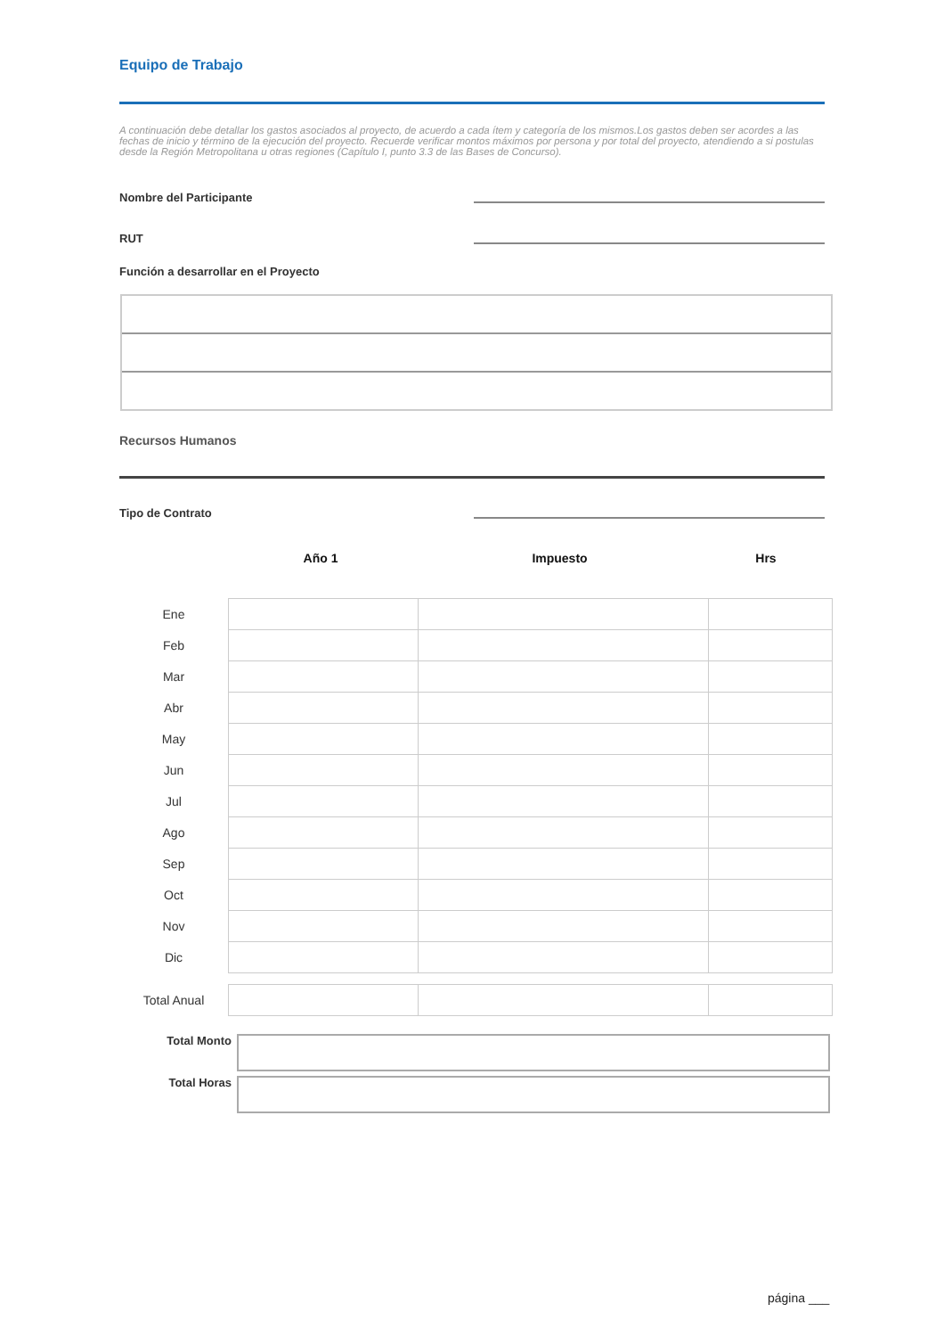Equipo de Trabajo
A continuación debe detallar los gastos asociados al proyecto, de acuerdo a cada ítem y categoría de los mismos.Los gastos deben ser acordes a las fechas de inicio y término de la ejecución del proyecto. Recuerde verificar montos máximos por persona y por total del proyecto, atendiendo a si postulas desde la Región Metropolitana u otras regiones (Capítulo I, punto 3.3 de las Bases de Concurso).
Nombre del Participante
RUT
Función a desarrollar en el Proyecto
Recursos Humanos
Tipo de Contrato
Año 1 Impuesto Hrs
| Ene | | | |
| Feb | | | |
| Mar | | | |
| Abr | | | |
| May | | | |
| Jun | | | |
| Jul | | | |
| Ago | | | |
| Sep | | | |
| Oct | | | |
| Nov | | | |
| Dic | | | |
| Total Anual | | | |
Total Monto
Total Horas
página ___